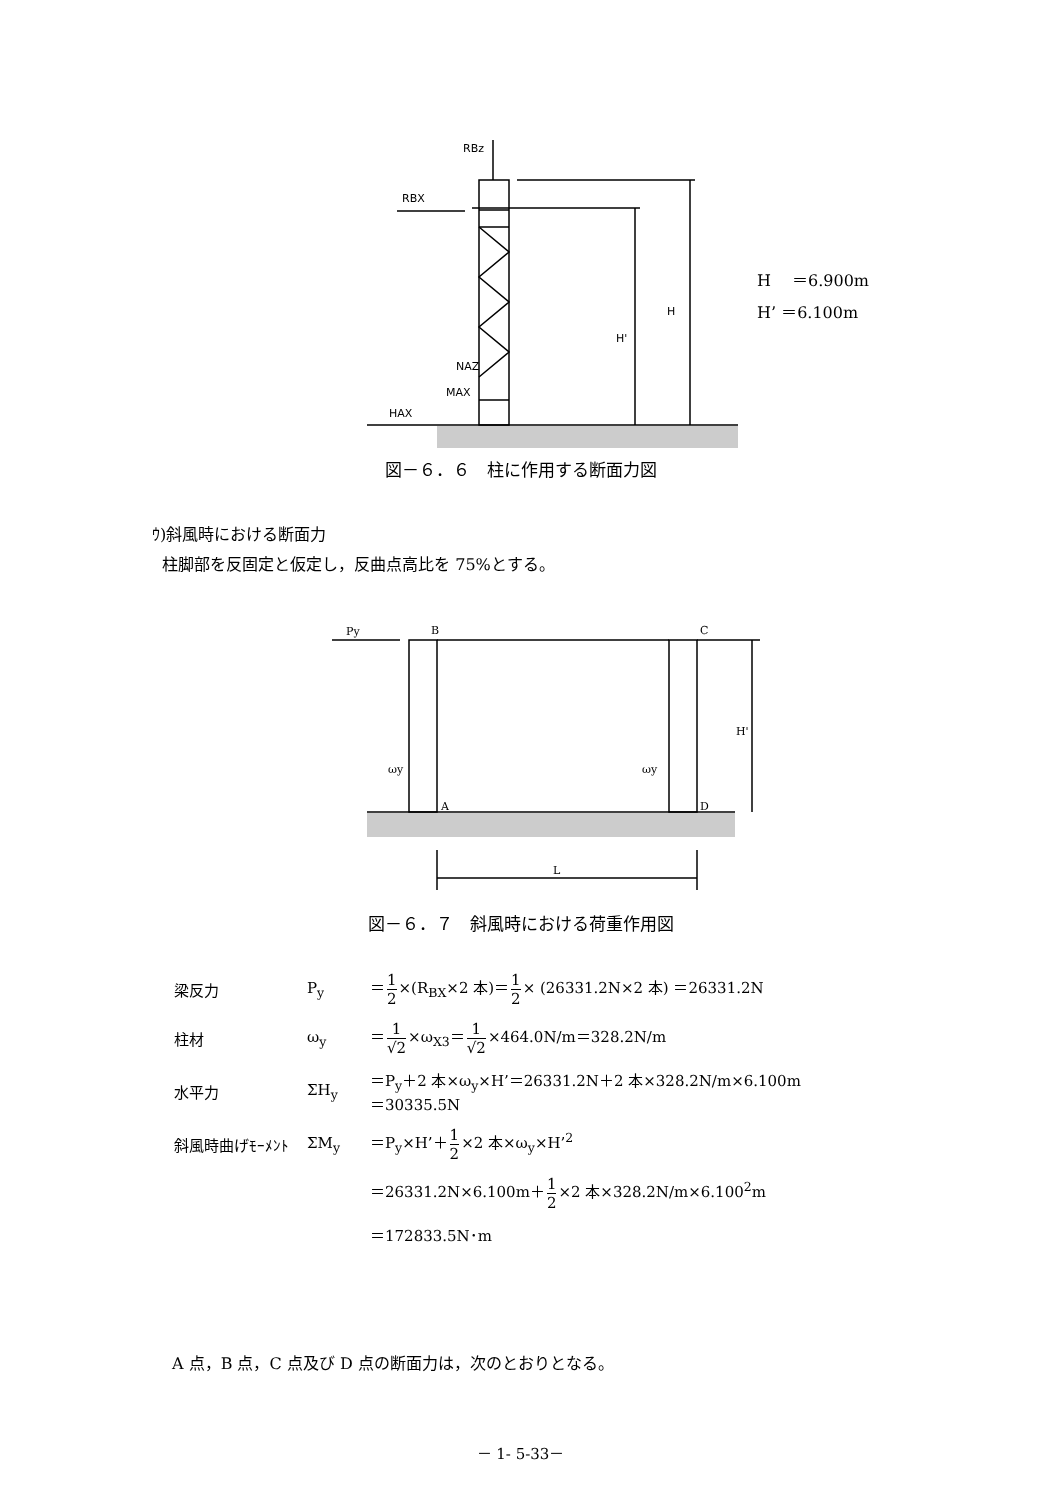RBz
RBX
HAX
NAZ
MAX
H
H'
H　 ＝6.900m
H’ ＝6.100m
図－６．６　柱に作用する断面力図
ｳ)斜風時における断面力
柱脚部を反固定と仮定し，反曲点高比を 75%とする。
Py
B
C
A
D
ωy
ωy
H'
L
図－６．７　斜風時における荷重作用図
| 梁反力 | P<sub>y</sub> | ＝ 1 2 ×(R<sub>BX</sub>×2 本)＝ 1 2 × (26331.2N×2 本) ＝26331.2N |
| 柱材 | ω<sub>y</sub> | ＝ 1 √2 ×ω<sub>X3</sub>＝ 1 √2 ×464.0N/m＝328.2N/m |
| 水平力 | ΣH<sub>y</sub> | ＝P<sub>y</sub>＋2 本×ω<sub>y</sub>×H’＝26331.2N＋2 本×328.2N/m×6.100m ＝30335.5N |
| 斜風時曲げﾓｰﾒﾝﾄ | ΣM<sub>y</sub> | ＝P<sub>y</sub>×H’＋ 1 2 ×2 本×ω<sub>y</sub>×H’<sup>2</sup> |
| | | ＝26331.2N×6.100m＋ 1 2 ×2 本×328.2N/m×6.100<sup>2</sup>m |
| | | ＝172833.5N･m |
A 点，B 点，C 点及び D 点の断面力は，次のとおりとなる。
－ 1- 5-33－